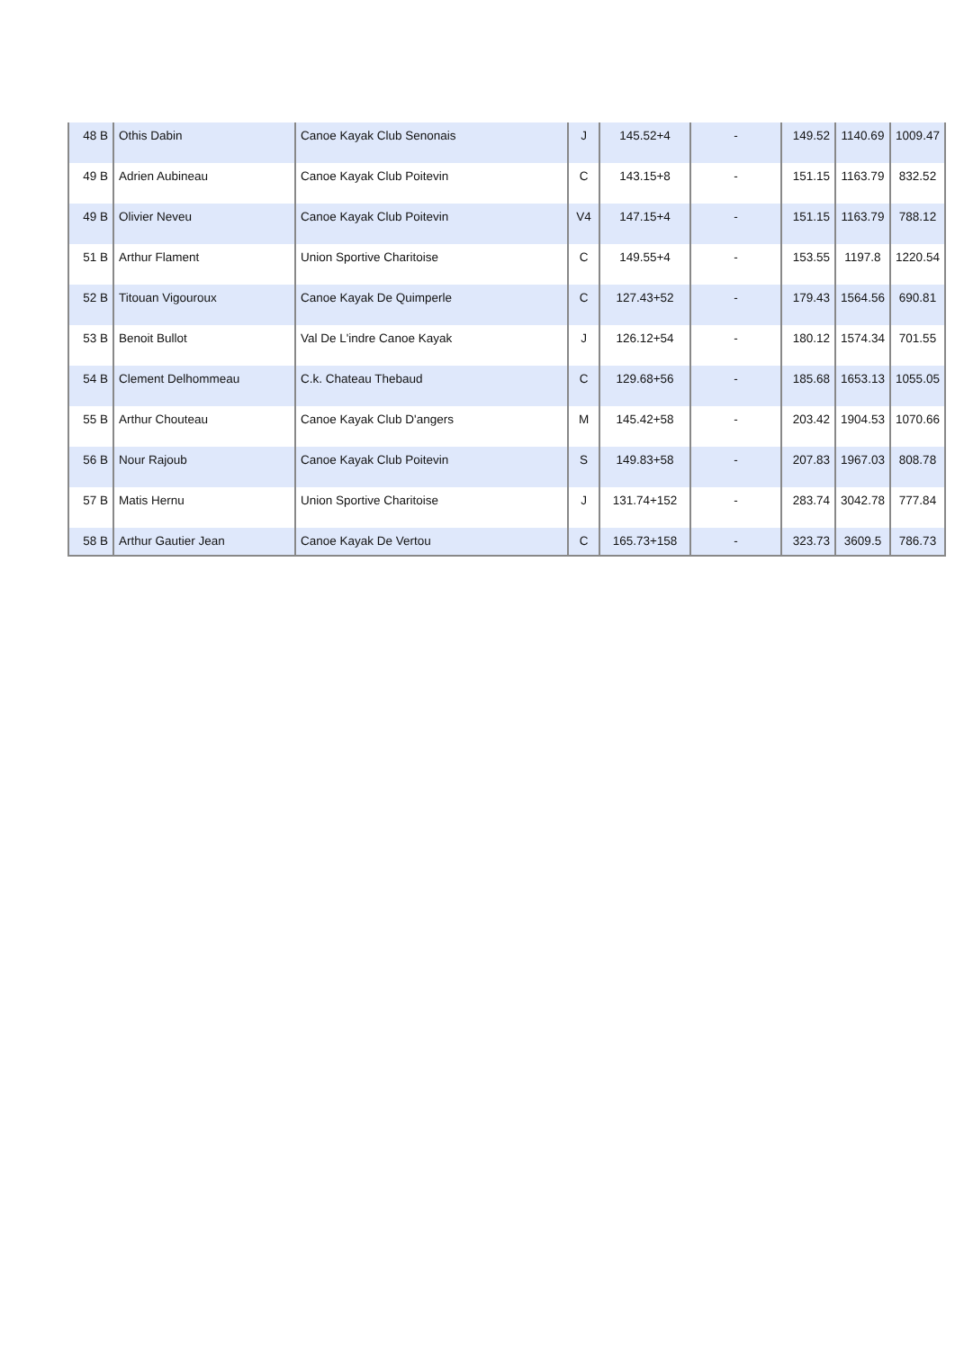| 48 B | Othis Dabin | Canoe Kayak Club Senonais | J | 145.52+4 | - | 149.52 | 1140.69 | 1009.47 |
| 49 B | Adrien Aubineau | Canoe Kayak Club Poitevin | C | 143.15+8 | - | 151.15 | 1163.79 | 832.52 |
| 49 B | Olivier Neveu | Canoe Kayak Club Poitevin | V4 | 147.15+4 | - | 151.15 | 1163.79 | 788.12 |
| 51 B | Arthur Flament | Union Sportive Charitoise | C | 149.55+4 | - | 153.55 | 1197.8 | 1220.54 |
| 52 B | Titouan Vigouroux | Canoe Kayak De Quimperle | C | 127.43+52 | - | 179.43 | 1564.56 | 690.81 |
| 53 B | Benoit Bullot | Val De L'indre Canoe Kayak | J | 126.12+54 | - | 180.12 | 1574.34 | 701.55 |
| 54 B | Clement Delhommeau | C.k. Chateau Thebaud | C | 129.68+56 | - | 185.68 | 1653.13 | 1055.05 |
| 55 B | Arthur Chouteau | Canoe Kayak Club D'angers | M | 145.42+58 | - | 203.42 | 1904.53 | 1070.66 |
| 56 B | Nour Rajoub | Canoe Kayak Club Poitevin | S | 149.83+58 | - | 207.83 | 1967.03 | 808.78 |
| 57 B | Matis Hernu | Union Sportive Charitoise | J | 131.74+152 | - | 283.74 | 3042.78 | 777.84 |
| 58 B | Arthur Gautier Jean | Canoe Kayak De Vertou | C | 165.73+158 | - | 323.73 | 3609.5 | 786.73 |